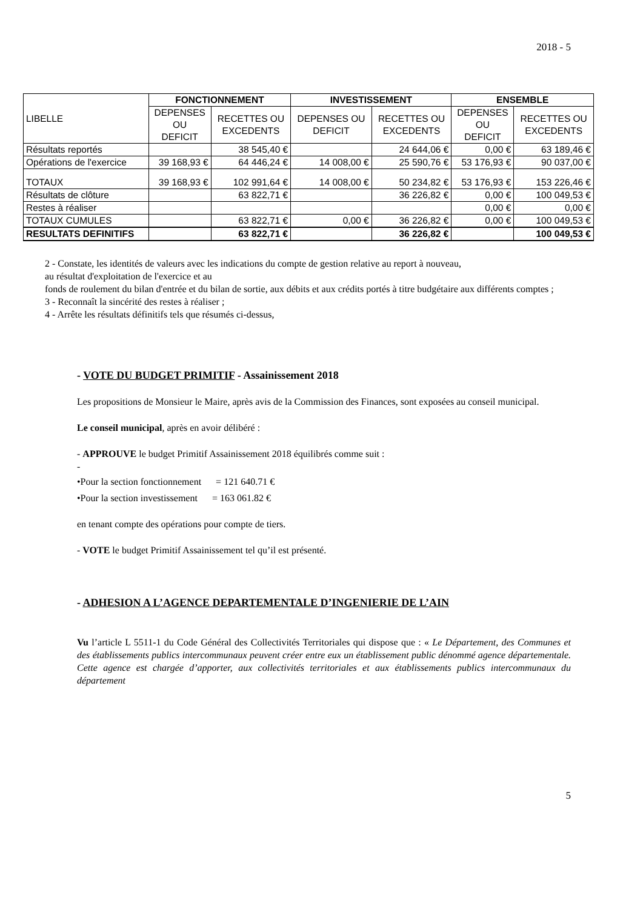2018 - 5
| LIBELLE | FONCTIONNEMENT | | INVESTISSEMENT | | ENSEMBLE | |
| | DEPENSES OU DEFICIT | RECETTES OU EXCEDENTS | DEPENSES OU DEFICIT | RECETTES OU EXCEDENTS | DEPENSES OU DEFICIT | RECETTES OU EXCEDENTS |
| Résultats reportés | | 38 545,40 € | | 24 644,06 € | 0,00 € | 63 189,46 € |
| Opérations de l'exercice | 39 168,93 € | 64 446,24 € | 14 008,00 € | 25 590,76 € | 53 176,93 € | 90 037,00 € |
| TOTAUX | 39 168,93 € | 102 991,64 € | 14 008,00 € | 50 234,82 € | 53 176,93 € | 153 226,46 € |
| Résultats de clôture | | 63 822,71 € | | 36 226,82 € | 0,00 € | 100 049,53 € |
| Restes à réaliser | | | | | 0,00 € | 0,00 € |
| TOTAUX CUMULES | | 63 822,71 € | 0,00 € | 36 226,82 € | 0,00 € | 100 049,53 € |
| RESULTATS DEFINITIFS | | 63 822,71 € | | 36 226,82 € | | 100 049,53 € |
2 - Constate, les identités de valeurs avec les indications du compte de gestion relative au report à nouveau,
au résultat d'exploitation de l'exercice et au
fonds de roulement du bilan d'entrée et du bilan de sortie, aux débits et aux crédits portés à titre budgétaire aux différents comptes ;
3 - Reconnaît la sincérité des restes à réaliser ;
4 - Arrête les résultats définitifs tels que résumés ci-dessus,
- VOTE DU BUDGET PRIMITIF - Assainissement 2018
Les propositions de Monsieur le Maire, après avis de la Commission des Finances, sont exposées au conseil municipal.
Le conseil municipal, après en avoir délibéré :
- APPROUVE le budget Primitif Assainissement 2018 équilibrés comme suit :
-
•Pour la section fonctionnement = 121 640.71 €
•Pour la section investissement = 163 061.82 €
en tenant compte des opérations pour compte de tiers.
- VOTE le budget Primitif Assainissement tel qu’il est présenté.
- ADHESION A L’AGENCE DEPARTEMENTALE D’INGENIERIE DE L’AIN
Vu l’article L 5511-1 du Code Général des Collectivités Territoriales qui dispose que : « Le Département, des Communes et des établissements publics intercommunaux peuvent créer entre eux un établissement public dénommé agence départementale. Cette agence est chargée d’apporter, aux collectivités territoriales et aux établissements publics intercommunaux du département
5